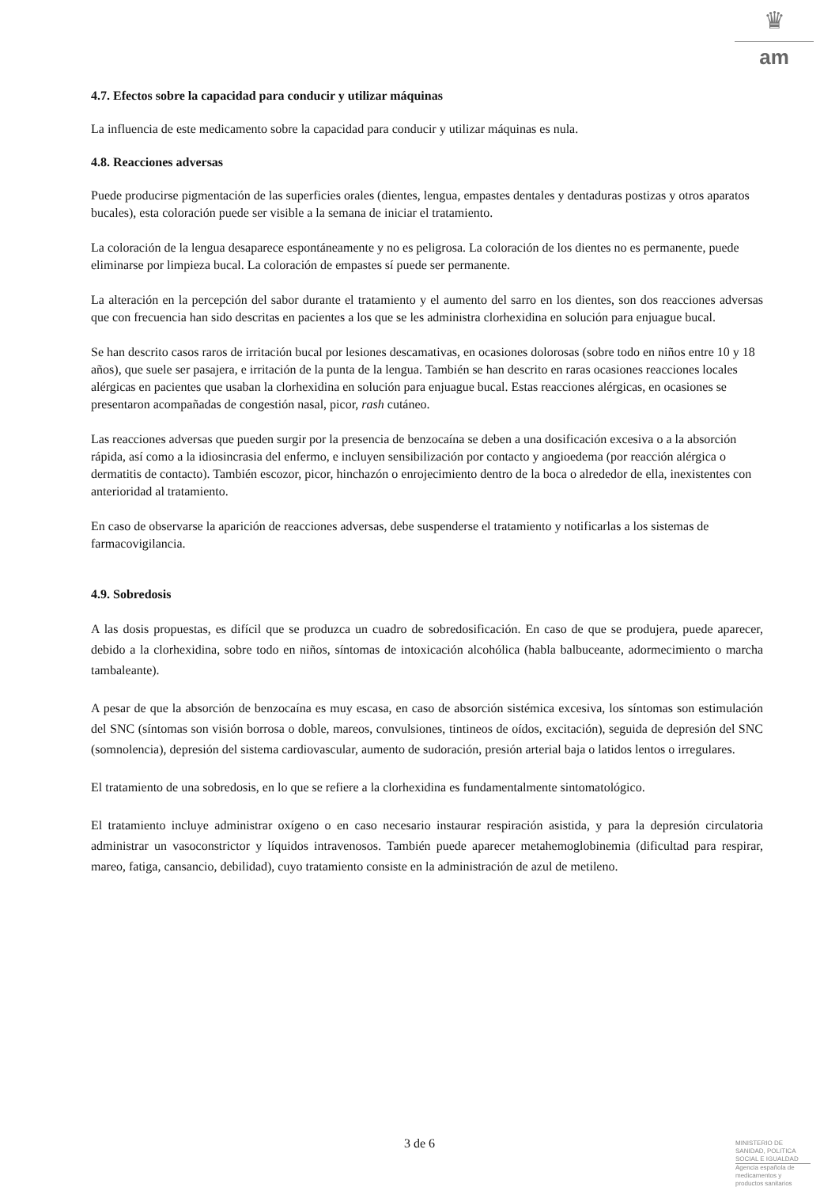♛
am
4.7. Efectos sobre la capacidad para conducir y utilizar máquinas
La influencia de este medicamento sobre la capacidad para conducir y utilizar máquinas es nula.
4.8. Reacciones adversas
Puede producirse pigmentación de las superficies orales (dientes, lengua, empastes dentales y dentaduras postizas y otros aparatos bucales), esta coloración puede ser visible a la semana de iniciar el tratamiento.
La coloración de la lengua desaparece espontáneamente y no es peligrosa. La coloración de los dientes no es permanente, puede eliminarse por limpieza bucal. La coloración de empastes sí puede ser permanente.
La alteración en la percepción del sabor durante el tratamiento y el aumento del sarro en los dientes, son dos reacciones adversas que con frecuencia han sido descritas en pacientes a los que se les administra clorhexidina en solución para enjuague bucal.
Se han descrito casos raros de irritación bucal por lesiones descamativas, en ocasiones dolorosas (sobre todo en niños entre 10 y 18 años), que suele ser pasajera, e irritación de la punta de la lengua. También se han descrito en raras ocasiones reacciones locales alérgicas en pacientes que usaban la clorhexidina en solución para enjuague bucal. Estas reacciones alérgicas, en ocasiones se presentaron acompañadas de congestión nasal, picor, rash cutáneo.
Las reacciones adversas que pueden surgir por la presencia de benzocaína se deben a una dosificación excesiva o a la absorción rápida, así como a la idiosincrasia del enfermo, e incluyen sensibilización por contacto y angioedema (por reacción alérgica o dermatitis de contacto). También escozor, picor, hinchazón o enrojecimiento dentro de la boca o alrededor de ella, inexistentes con anterioridad al tratamiento.
En caso de observarse la aparición de reacciones adversas, debe suspenderse el tratamiento y notificarlas a los sistemas de farmacovigilancia.
4.9. Sobredosis
A las dosis propuestas, es difícil que se produzca un cuadro de sobredosificación. En caso de que se produjera, puede aparecer, debido a la clorhexidina, sobre todo en niños, síntomas de intoxicación alcohólica (habla balbuceante, adormecimiento o marcha tambaleante).
A pesar de que la absorción de benzocaína es muy escasa, en caso de absorción sistémica excesiva, los síntomas son estimulación del SNC (síntomas son visión borrosa o doble, mareos, convulsiones, tintineos de oídos, excitación), seguida de depresión del SNC (somnolencia), depresión del sistema cardiovascular, aumento de sudoración, presión arterial baja o latidos lentos o irregulares.
El tratamiento de una sobredosis, en lo que se refiere a la clorhexidina es fundamentalmente sintomatológico.
El tratamiento incluye administrar oxígeno o en caso necesario instaurar respiración asistida, y para la depresión circulatoria administrar un vasoconstrictor y líquidos intravenosos. También puede aparecer metahemoglobinemia (dificultad para respirar, mareo, fatiga, cansancio, debilidad), cuyo tratamiento consiste en la administración de azul de metileno.
3 de 6
MINISTERIO DE
SANIDAD, POLITICA
SOCIAL E IGUALDAD
Agencia española de
medicamentos y
productos sanitarios